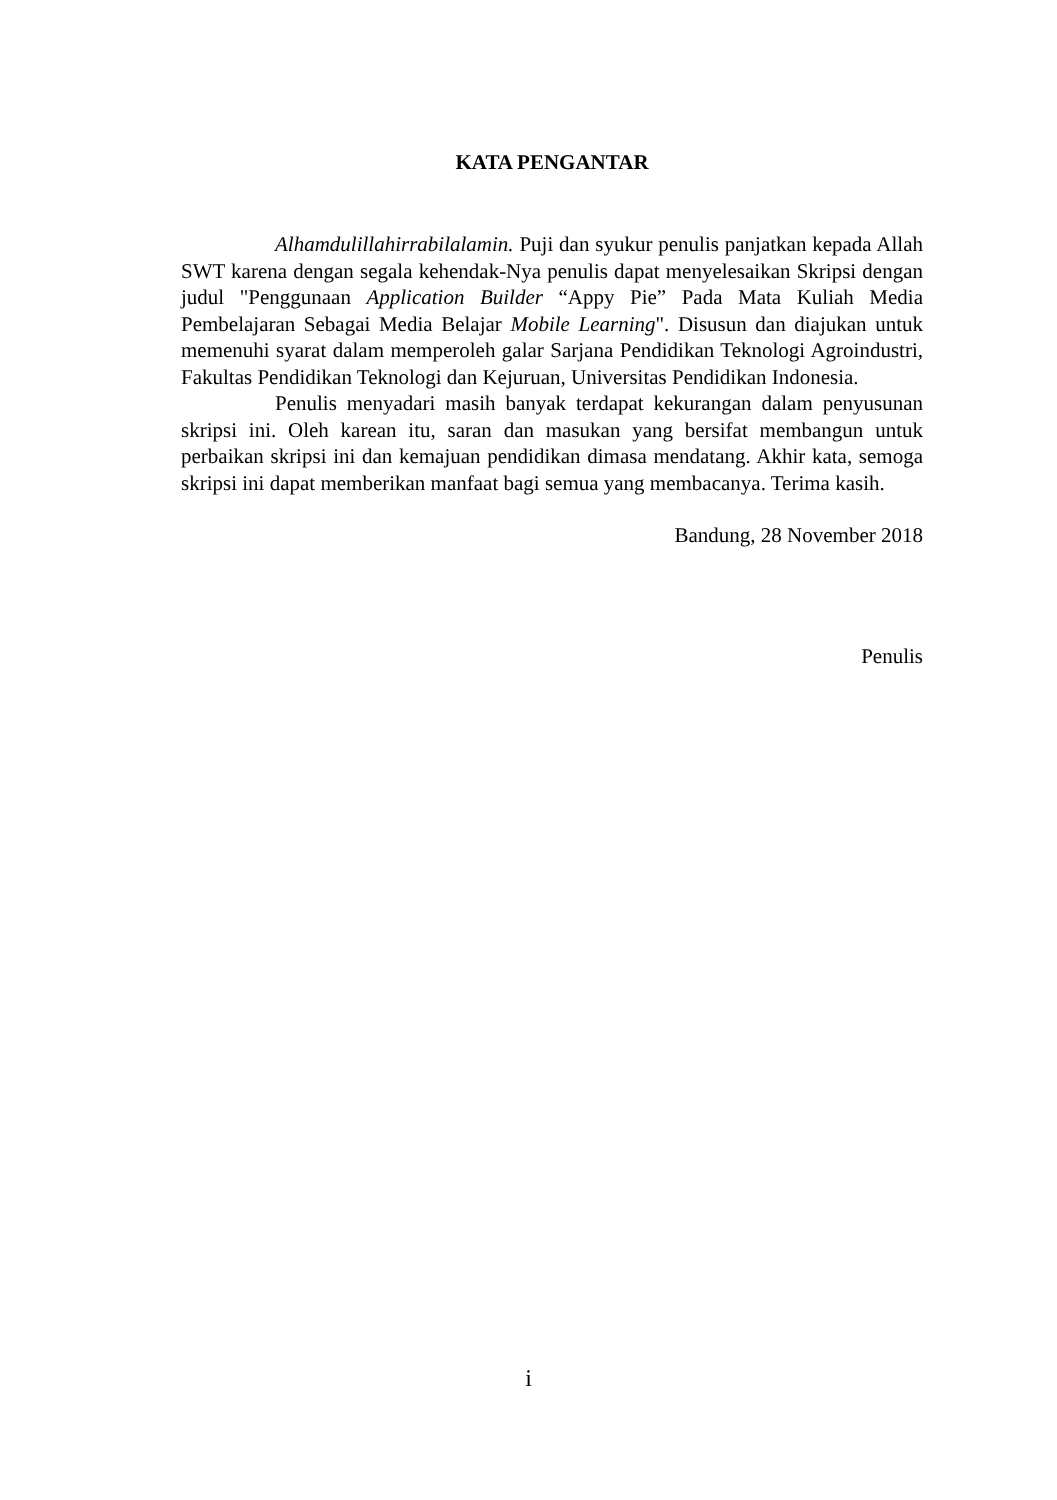KATA PENGANTAR
Alhamdulillahirrabilalamin. Puji dan syukur penulis panjatkan kepada Allah SWT karena dengan segala kehendak-Nya penulis dapat menyelesaikan Skripsi dengan judul "Penggunaan Application Builder “Appy Pie” Pada Mata Kuliah Media Pembelajaran Sebagai Media Belajar Mobile Learning". Disusun dan diajukan untuk memenuhi syarat dalam memperoleh galar Sarjana Pendidikan Teknologi Agroindustri, Fakultas Pendidikan Teknologi dan Kejuruan, Universitas Pendidikan Indonesia.
Penulis menyadari masih banyak terdapat kekurangan dalam penyusunan skripsi ini. Oleh karean itu, saran dan masukan yang bersifat membangun untuk perbaikan skripsi ini dan kemajuan pendidikan dimasa mendatang. Akhir kata, semoga skripsi ini dapat memberikan manfaat bagi semua yang membacanya. Terima kasih.
Bandung, 28 November 2018
Penulis
i